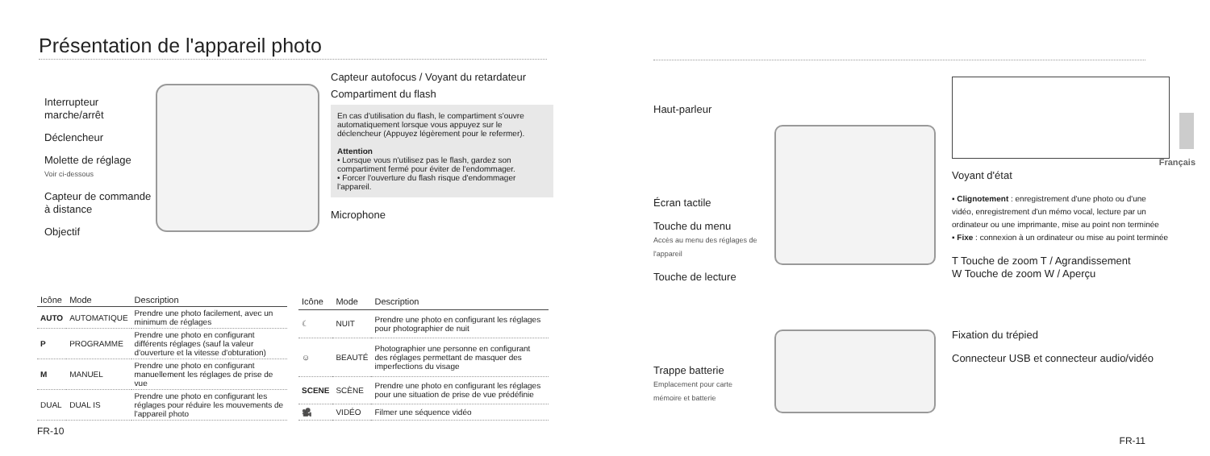Présentation de l'appareil photo
Interrupteur marche/arrêt
Déclencheur
Molette de réglage
Voir ci-dessous
Capteur de commande à distance
Objectif
Capteur autofocus / Voyant du retardateur
Compartiment du flash
En cas d'utilisation du flash, le compartiment s'ouvre automatiquement lorsque vous appuyez sur le déclencheur (Appuyez légèrement pour le refermer).
Attention
• Lorsque vous n'utilisez pas le flash, gardez son compartiment fermé pour éviter de l'endommager.
• Forcer l'ouverture du flash risque d'endommager l'appareil.
Microphone
| Icône | Mode | Description |
| --- | --- | --- |
| AUTO | AUTOMATIQUE | Prendre une photo facilement, avec un minimum de réglages |
| P | PROGRAMME | Prendre une photo en configurant différents réglages (sauf la valeur d'ouverture et la vitesse d'obturation) |
| M | MANUEL | Prendre une photo en configurant manuellement les réglages de prise de vue |
| DUAL | DUAL IS | Prendre une photo en configurant les réglages pour réduire les mouvements de l'appareil photo |
| Icône | Mode | Description |
| --- | --- | --- |
| ☾ | NUIT | Prendre une photo en configurant les réglages pour photographier de nuit |
| ☺ | BEAUTÉ | Photographier une personne en configurant des réglages permettant de masquer des imperfections du visage |
| SCENE | SCÈNE | Prendre une photo en configurant les réglages pour une situation de prise de vue prédéfinie |
| 🎥 | VIDÉO | Filmer une séquence vidéo |
FR-10
Haut-parleur
Écran tactile
Touche du menu
Accès au menu des réglages de l'appareil
Touche de lecture
Trappe batterie
Emplacement pour carte mémoire et batterie
Voyant d'état
▪ Clignotement : enregistrement d'une photo ou d'une vidéo, enregistrement d'un mémo vocal, lecture par un ordinateur ou une imprimante, mise au point non terminée
▪ Fixe : connexion à un ordinateur ou mise au point terminée
T Touche de zoom T / Agrandissement
W Touche de zoom W / Aperçu
Fixation du trépied
Connecteur USB et connecteur audio/vidéo
FR-11
Français